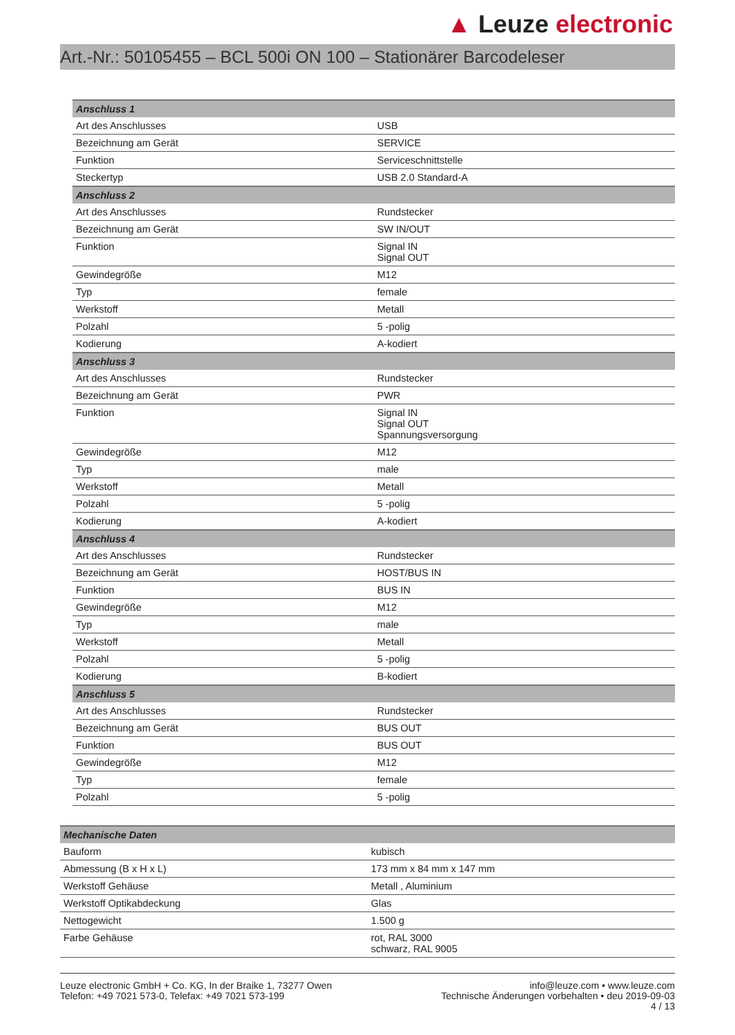▲ Leuze electronic
Art.-Nr.: 50105455 – BCL 500i ON 100 – Stationärer Barcodeleser
| Anschluss 1 | |
| --- | --- |
| Art des Anschlusses | USB |
| Bezeichnung am Gerät | SERVICE |
| Funktion | Serviceschnittstelle |
| Steckertyp | USB 2.0 Standard-A |
| Anschluss 2 | |
| Art des Anschlusses | Rundstecker |
| Bezeichnung am Gerät | SW IN/OUT |
| Funktion | Signal IN Signal OUT |
| Gewindegröße | M12 |
| Typ | female |
| Werkstoff | Metall |
| Polzahl | 5 -polig |
| Kodierung | A-kodiert |
| Anschluss 3 | |
| Art des Anschlusses | Rundstecker |
| Bezeichnung am Gerät | PWR |
| Funktion | Signal IN Signal OUT Spannungsversorgung |
| Gewindegröße | M12 |
| Typ | male |
| Werkstoff | Metall |
| Polzahl | 5 -polig |
| Kodierung | A-kodiert |
| Anschluss 4 | |
| Art des Anschlusses | Rundstecker |
| Bezeichnung am Gerät | HOST/BUS IN |
| Funktion | BUS IN |
| Gewindegröße | M12 |
| Typ | male |
| Werkstoff | Metall |
| Polzahl | 5 -polig |
| Kodierung | B-kodiert |
| Anschluss 5 | |
| Art des Anschlusses | Rundstecker |
| Bezeichnung am Gerät | BUS OUT |
| Funktion | BUS OUT |
| Gewindegröße | M12 |
| Typ | female |
| Polzahl | 5 -polig |
| Mechanische Daten | |
| --- | --- |
| Bauform | kubisch |
| Abmessung (B x H x L) | 173 mm x 84 mm x 147 mm |
| Werkstoff Gehäuse | Metall , Aluminium |
| Werkstoff Optikabdeckung | Glas |
| Nettogewicht | 1.500 g |
| Farbe Gehäuse | rot, RAL 3000 schwarz, RAL 9005 |
Leuze electronic GmbH + Co. KG, In der Braike 1, 73277 Owen
Telefon: +49 7021 573-0, Telefax: +49 7021 573-199
info@leuze.com • www.leuze.com
Technische Änderungen vorbehalten • deu 2019-09-03
4 / 13